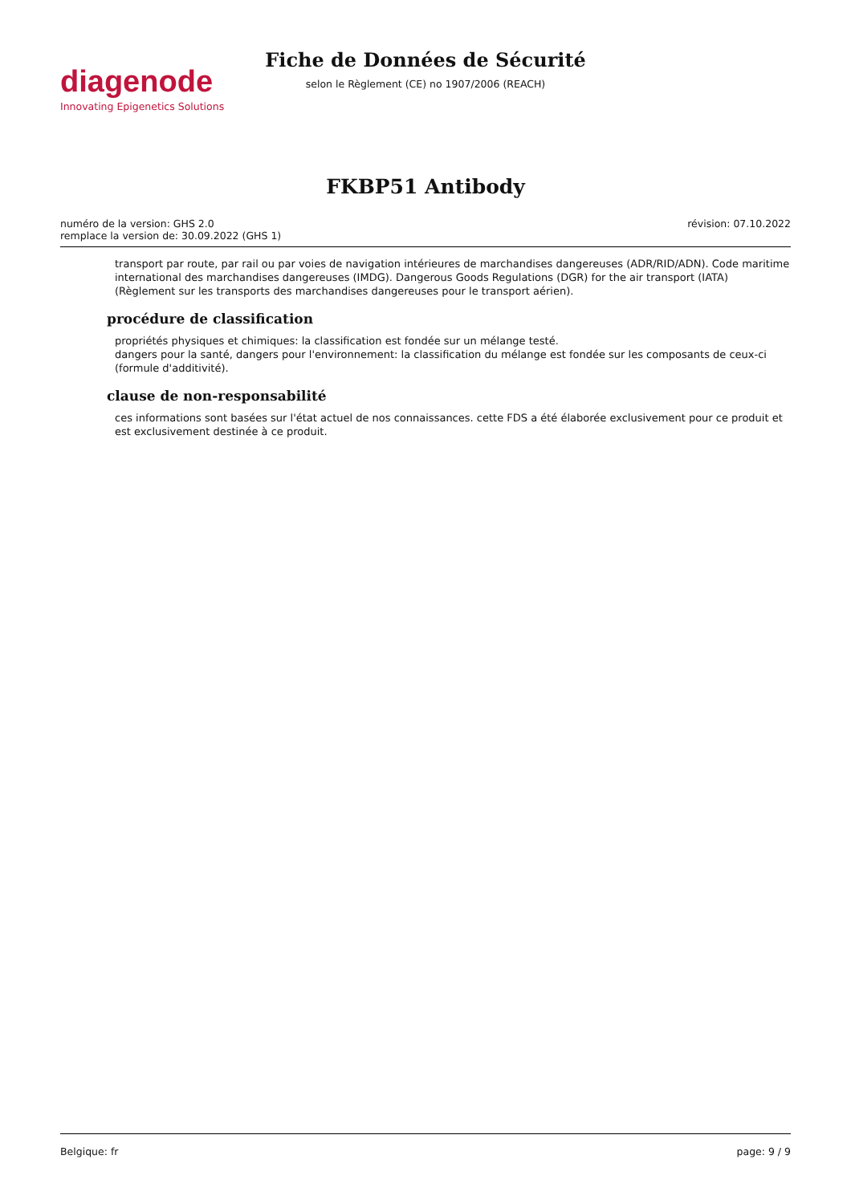diagenode
Innovating Epigenetics Solutions
Fiche de Données de Sécurité
selon le Règlement (CE) no 1907/2006 (REACH)
FKBP51 Antibody
numéro de la version: GHS 2.0
remplace la version de: 30.09.2022 (GHS 1)
révision: 07.10.2022
transport par route, par rail ou par voies de navigation intérieures de marchandises dangereuses (ADR/RID/ADN). Code maritime international des marchandises dangereuses (IMDG). Dangerous Goods Regulations (DGR) for the air transport (IATA) (Règlement sur les transports des marchandises dangereuses pour le transport aérien).
procédure de classification
propriétés physiques et chimiques: la classification est fondée sur un mélange testé.
dangers pour la santé, dangers pour l'environnement: la classification du mélange est fondée sur les composants de ceux-ci (formule d'additivité).
clause de non-responsabilité
ces informations sont basées sur l'état actuel de nos connaissances. cette FDS a été élaborée exclusivement pour ce produit et est exclusivement destinée à ce produit.
Belgique: fr page: 9 / 9